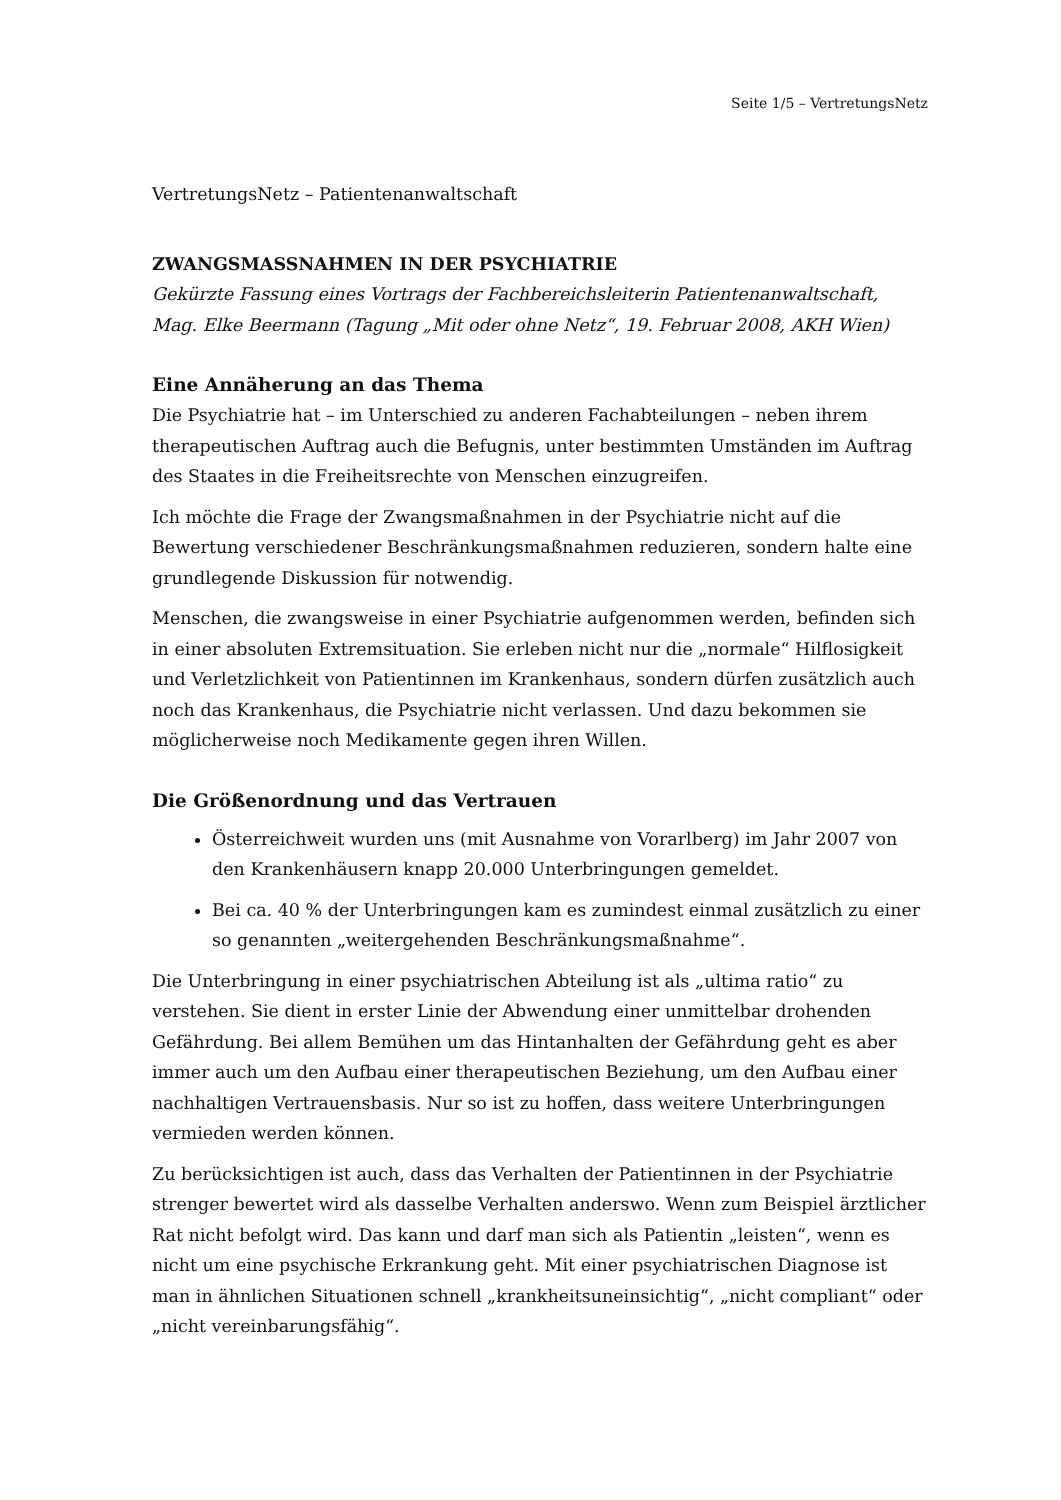Seite 1/5 – VertretungsNetz
VertretungsNetz – Patientenanwaltschaft
ZWANGSMASSNAHMEN IN DER PSYCHIATRIE
Gekürzte Fassung eines Vortrags der Fachbereichsleiterin Patientenanwaltschaft, Mag. Elke Beermann (Tagung „Mit oder ohne Netz“, 19. Februar 2008, AKH Wien)
Eine Annäherung an das Thema
Die Psychiatrie hat – im Unterschied zu anderen Fachabteilungen – neben ihrem therapeutischen Auftrag auch die Befugnis, unter bestimmten Umständen im Auftrag des Staates in die Freiheitsrechte von Menschen einzugreifen.
Ich möchte die Frage der Zwangsmaßnahmen in der Psychiatrie nicht auf die Bewertung verschiedener Beschränkungsmaßnahmen reduzieren, sondern halte eine grundlegende Diskussion für notwendig.
Menschen, die zwangsweise in einer Psychiatrie aufgenommen werden, befinden sich in einer absoluten Extremsituation. Sie erleben nicht nur die „normale“ Hilflosigkeit und Verletzlichkeit von Patientinnen im Krankenhaus, sondern dürfen zusätzlich auch noch das Krankenhaus, die Psychiatrie nicht verlassen. Und dazu bekommen sie möglicherweise noch Medikamente gegen ihren Willen.
Die Größenordnung und das Vertrauen
Österreichweit wurden uns (mit Ausnahme von Vorarlberg) im Jahr 2007 von den Krankenhäusern knapp 20.000 Unterbringungen gemeldet.
Bei ca. 40 % der Unterbringungen kam es zumindest einmal zusätzlich zu einer so genannten „weitergehenden Beschränkungsmaßnahme“.
Die Unterbringung in einer psychiatrischen Abteilung ist als „ultima ratio“ zu verstehen. Sie dient in erster Linie der Abwendung einer unmittelbar drohenden Gefährdung. Bei allem Bemühen um das Hintanhalten der Gefährdung geht es aber immer auch um den Aufbau einer therapeutischen Beziehung, um den Aufbau einer nachhaltigen Vertrauensbasis. Nur so ist zu hoffen, dass weitere Unterbringungen vermieden werden können.
Zu berücksichtigen ist auch, dass das Verhalten der Patientinnen in der Psychiatrie strenger bewertet wird als dasselbe Verhalten anderswo. Wenn zum Beispiel ärztlicher Rat nicht befolgt wird. Das kann und darf man sich als Patientin „leisten“, wenn es nicht um eine psychische Erkrankung geht. Mit einer psychiatrischen Diagnose ist man in ähnlichen Situationen schnell „krankheitsuneinsichtig“, „nicht compliant“ oder „nicht vereinbarungsfähig“.